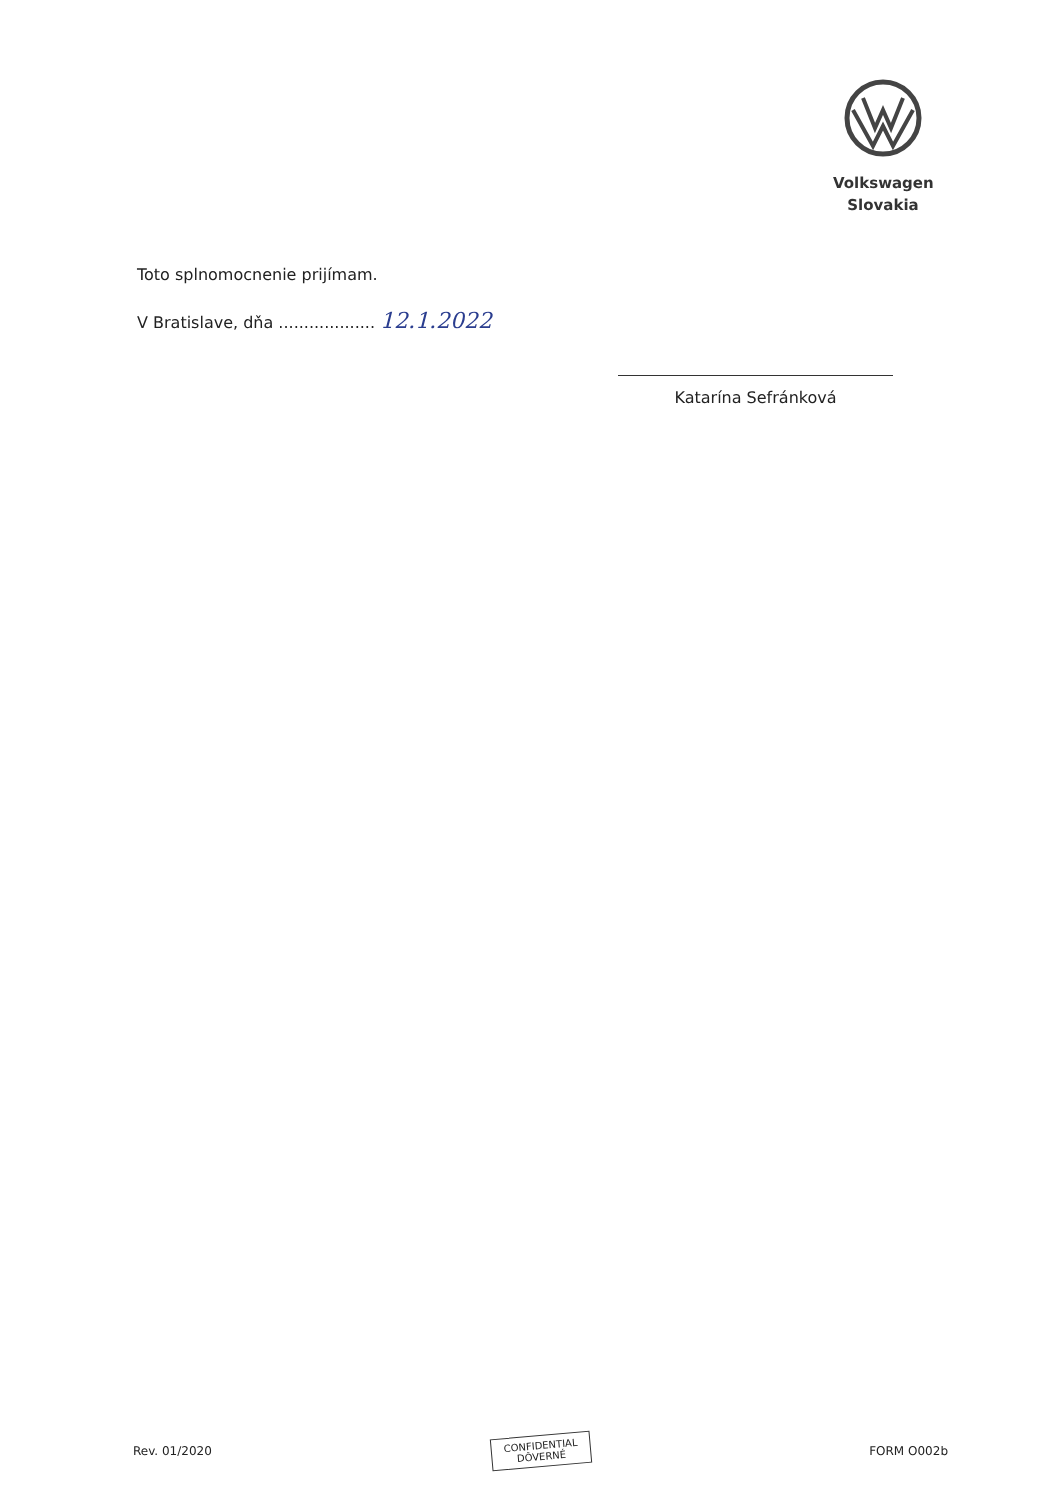Volkswagen
Slovakia
Toto splnomocnenie prijímam.
V Bratislave, dňa ................... 12.1.2022
Katarína Sefránková
Rev. 01/2020
CONFIDENTIAL
DÔVERNÉ
FORM O002b